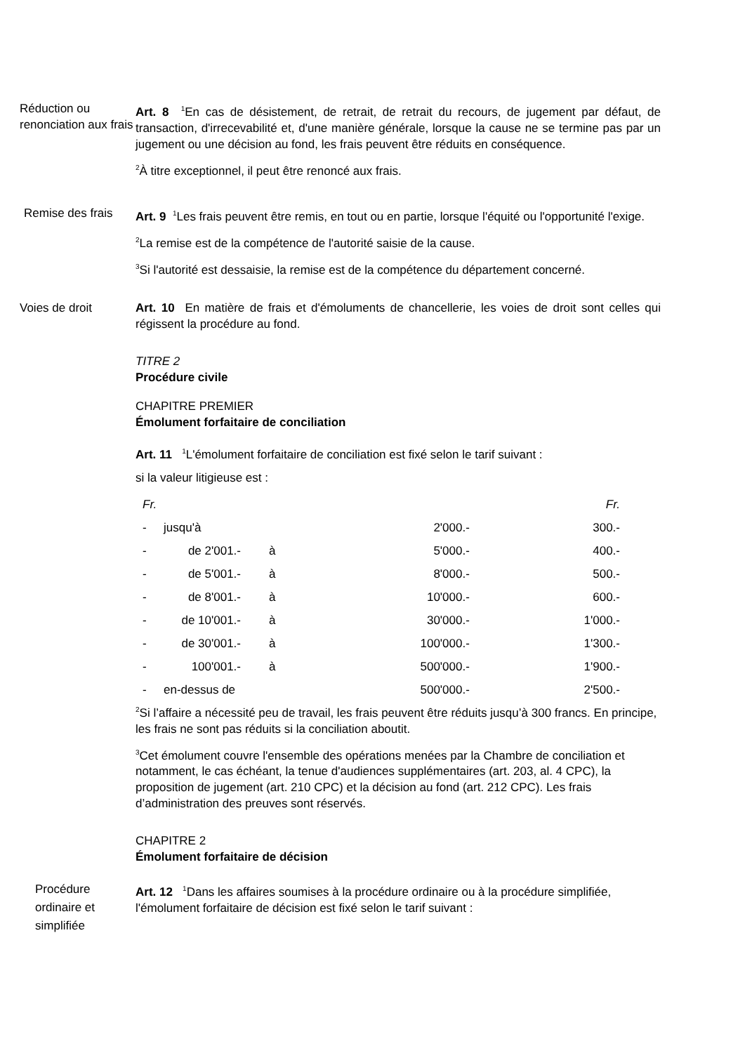Réduction ou renonciation aux frais
Art. 8 <sup>1</sup>En cas de désistement, de retrait, de retrait du recours, de jugement par défaut, de transaction, d'irrecevabilité et, d'une manière générale, lorsque la cause ne se termine pas par un jugement ou une décision au fond, les frais peuvent être réduits en conséquence.
<sup>2</sup> À titre exceptionnel, il peut être renoncé aux frais.
Remise des frais
Art. 9 <sup>1</sup>Les frais peuvent être remis, en tout ou en partie, lorsque l'équité ou l'opportunité l'exige.
<sup>2</sup> La remise est de la compétence de l'autorité saisie de la cause.
<sup>3</sup> Si l'autorité est dessaisie, la remise est de la compétence du département concerné.
Voies de droit Art. 10 En matière de frais et d'émoluments de chancellerie, les voies de droit sont celles qui régissent la procédure au fond.
TITRE 2
Procédure civile
CHAPITRE PREMIER
Émolument forfaitaire de conciliation
Art. 11 <sup>1</sup>L'émolument forfaitaire de conciliation est fixé selon le tarif suivant :
si la valeur litigieuse est :
| Fr. | | | | Fr. |
| - | jusqu'à | | 2'000.- | 300.- |
| - | de 2'001.- | à | 5'000.- | 400.- |
| - | de 5'001.- | à | 8'000.- | 500.- |
| - | de 8'001.- | à | 10'000.- | 600.- |
| - | de 10'001.- | à | 30'000.- | 1'000.- |
| - | de 30'001.- | à | 100'000.- | 1'300.- |
| - | 100'001.- | à | 500'000.- | 1'900.- |
| - | en-dessus de | | 500'000.- | 2'500.- |
<sup>2</sup> Si l’affaire a nécessité peu de travail, les frais peuvent être réduits jusqu’à 300 francs. En principe, les frais ne sont pas réduits si la conciliation aboutit.
<sup>3</sup> Cet émolument couvre l'ensemble des opérations menées par la Chambre de conciliation et notamment, le cas échéant, la tenue d'audiences supplémentaires (art. 203, al. 4 CPC), la proposition de jugement (art. 210 CPC) et la décision au fond (art. 212 CPC). Les frais d’administration des preuves sont réservés.
CHAPITRE 2
Émolument forfaitaire de décision
Procédure ordinaire et simplifiée
Art. 12 <sup>1</sup>Dans les affaires soumises à la procédure ordinaire ou à la procédure simplifiée, l'émolument forfaitaire de décision est fixé selon le tarif suivant :